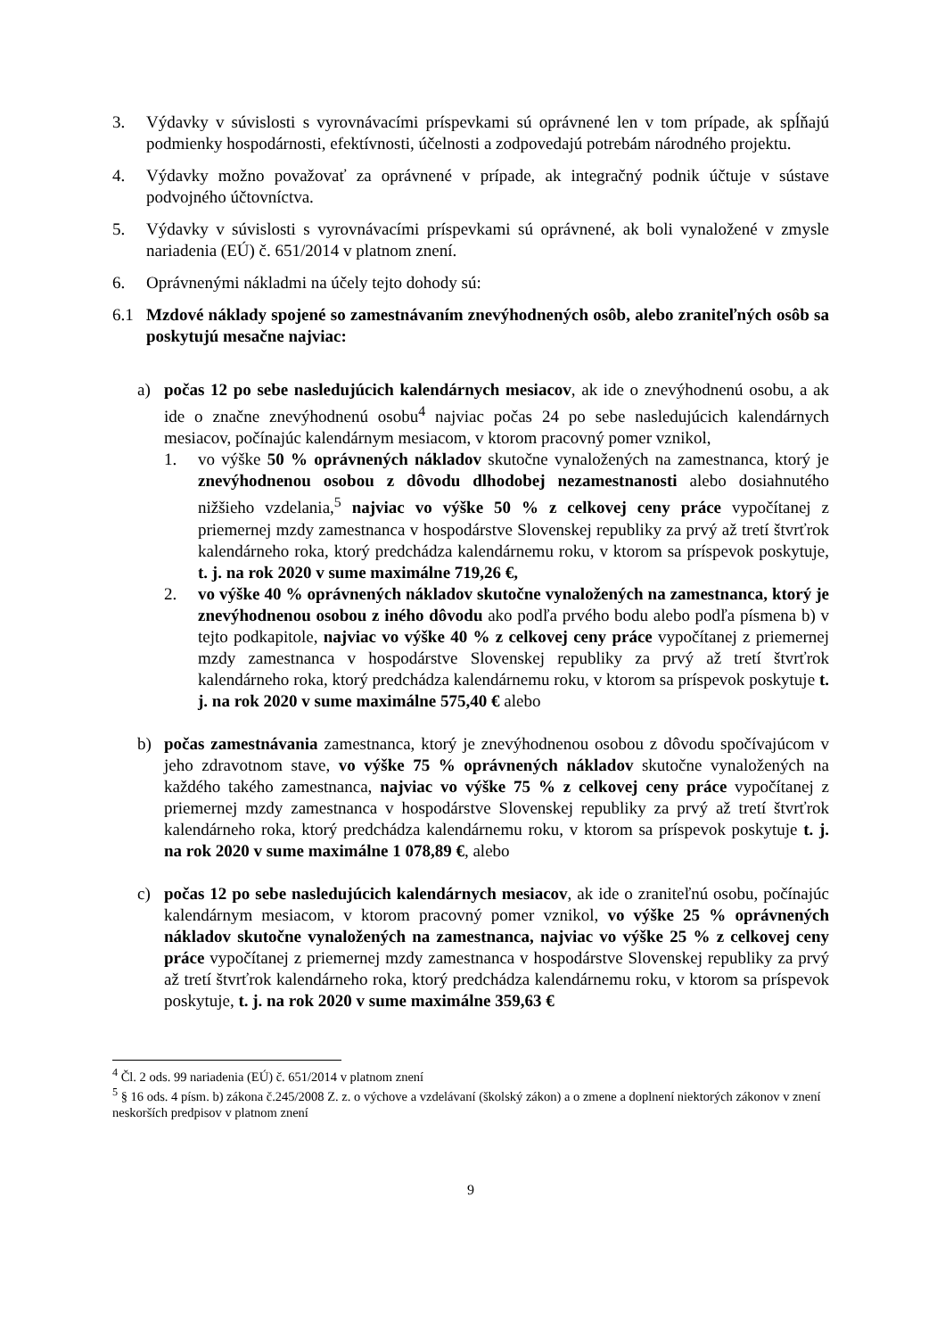3. Výdavky v súvislosti s vyrovnávacími príspevkami sú oprávnené len v tom prípade, ak spĺňajú podmienky hospodárnosti, efektívnosti, účelnosti a zodpovedajú potrebám národného projektu.
4. Výdavky možno považovať za oprávnené v prípade, ak integračný podnik účtuje v sústave podvojného účtovníctva.
5. Výdavky v súvislosti s vyrovnávacími príspevkami sú oprávnené, ak boli vynaložené v zmysle nariadenia (EÚ) č. 651/2014 v platnom znení.
6. Oprávnenými nákladmi na účely tejto dohody sú:
6.1 Mzdové náklady spojené so zamestnávaním znevýhodnených osôb, alebo zraniteľných osôb sa poskytujú mesačne najviac:
a) počas 12 po sebe nasledujúcich kalendárnych mesiacov, ak ide o znevýhodnenú osobu, a ak ide o značne znevýhodnenú osobu<sup>4</sup> najviac počas 24 po sebe nasledujúcich kalendárnych mesiacov, počínajúc kalendárnym mesiacom, v ktorom pracovný pomer vznikol,
1. vo výške 50 % oprávnených nákladov skutočne vynaložených na zamestnanca, ktorý je znevýhodnenou osobou z dôvodu dlhodobej nezamestnanosti alebo dosiahnutého nižšieho vzdelania,<sup>5</sup> najviac vo výške 50 % z celkovej ceny práce vypočítanej z priemernej mzdy zamestnanca v hospodárstve Slovenskej republiky za prvý až tretí štvrťrok kalendárneho roka, ktorý predchádza kalendárnemu roku, v ktorom sa príspevok poskytuje, t. j. na rok 2020 v sume maximálne 719,26 €,
2. vo výške 40 % oprávnených nákladov skutočne vynaložených na zamestnanca, ktorý je znevýhodnenou osobou z iného dôvodu ako podľa prvého bodu alebo podľa písmena b) v tejto podkapitole, najviac vo výške 40 % z celkovej ceny práce vypočítanej z priemernej mzdy zamestnanca v hospodárstve Slovenskej republiky za prvý až tretí štvrťrok kalendárneho roka, ktorý predchádza kalendárnemu roku, v ktorom sa príspevok poskytuje t. j. na rok 2020 v sume maximálne 575,40 € alebo
b) počas zamestnávania zamestnanca, ktorý je znevýhodnenou osobou z dôvodu spočívajúcom v jeho zdravotnom stave, vo výške 75 % oprávnených nákladov skutočne vynaložených na každého takého zamestnanca, najviac vo výške 75 % z celkovej ceny práce vypočítanej z priemernej mzdy zamestnanca v hospodárstve Slovenskej republiky za prvý až tretí štvrťrok kalendárneho roka, ktorý predchádza kalendárnemu roku, v ktorom sa príspevok poskytuje t. j. na rok 2020 v sume maximálne 1 078,89 €, alebo
c) počas 12 po sebe nasledujúcich kalendárnych mesiacov, ak ide o zraniteľnú osobu, počínajúc kalendárnym mesiacom, v ktorom pracovný pomer vznikol, vo výške 25 % oprávnených nákladov skutočne vynaložených na zamestnanca, najviac vo výške 25 % z celkovej ceny práce vypočítanej z priemernej mzdy zamestnanca v hospodárstve Slovenskej republiky za prvý až tretí štvrťrok kalendárneho roka, ktorý predchádza kalendárnemu roku, v ktorom sa príspevok poskytuje, t. j. na rok 2020 v sume maximálne 359,63 €
<sup>4</sup> Čl. 2 ods. 99 nariadenia (EÚ) č. 651/2014 v platnom znení
<sup>5</sup> § 16 ods. 4 písm. b) zákona č.245/2008 Z. z. o výchove a vzdelávaní (školský zákon) a o zmene a doplnení niektorých zákonov v znení neskorších predpisov v platnom znení
9